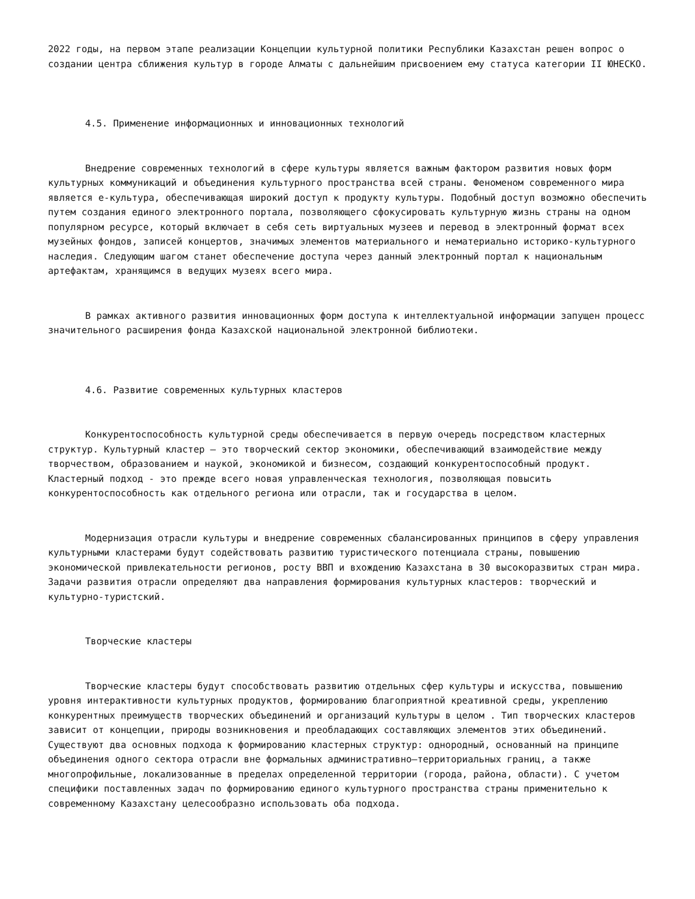2022 годы, на первом этапе реализации Концепции культурной политики Республики Казахстан решен вопрос о создании центра сближения культур в городе Алматы с дальнейшим присвоением ему статуса категории II ЮНЕСКО.
4.5. Применение информационных и инновационных технологий
Внедрение современных технологий в сфере культуры является важным фактором развития новых форм культурных коммуникаций и объединения культурного пространства всей страны. Феноменом современного мира является е-культура, обеспечивающая широкий доступ к продукту культуры. Подобный доступ возможно обеспечить путем создания единого электронного портала, позволяющего сфокусировать культурную жизнь страны на одном популярном ресурсе, который включает в себя сеть виртуальных музеев и перевод в электронный формат всех музейных фондов, записей концертов, значимых элементов материального и нематериально историко-культурного наследия. Следующим шагом станет обеспечение доступа через данный электронный портал к национальным артефактам, хранящимся в ведущих музеях всего мира.
В рамках активного развития инновационных форм доступа к интеллектуальной информации запущен процесс значительного расширения фонда Казахской национальной электронной библиотеки.
4.6. Развитие современных культурных кластеров
Конкурентоспособность культурной среды обеспечивается в первую очередь посредством кластерных структур. Культурный кластер – это творческий сектор экономики, обеспечивающий взаимодействие между творчеством, образованием и наукой, экономикой и бизнесом, создающий конкурентоспособный продукт. Кластерный подход - это прежде всего новая управленческая технология, позволяющая повысить конкурентоспособность как отдельного региона или отрасли, так и государства в целом.
Модернизация отрасли культуры и внедрение современных сбалансированных принципов в сферу управления культурными кластерами будут содействовать развитию туристического потенциала страны, повышению экономической привлекательности регионов, росту ВВП и вхождению Казахстана в 30 высокоразвитых стран мира. Задачи развития отрасли определяют два направления формирования культурных кластеров: творческий и культурно-туристский.
Творческие кластеры
Творческие кластеры будут способствовать развитию отдельных сфер культуры и искусства, повышению уровня интерактивности культурных продуктов, формированию благоприятной креативной среды, укреплению конкурентных преимуществ творческих объединений и организаций культуры в целом . Тип творческих кластеров зависит от концепции, природы возникновения и преобладающих составляющих элементов этих объединений. Существуют два основных подхода к формированию кластерных структур: однородный, основанный на принципе объединения одного сектора отрасли вне формальных административно–территориальных границ, а также многопрофильные, локализованные в пределах определенной территории (города, района, области). С учетом специфики поставленных задач по формированию единого культурного пространства страны применительно к современному Казахстану целесообразно использовать оба подхода.